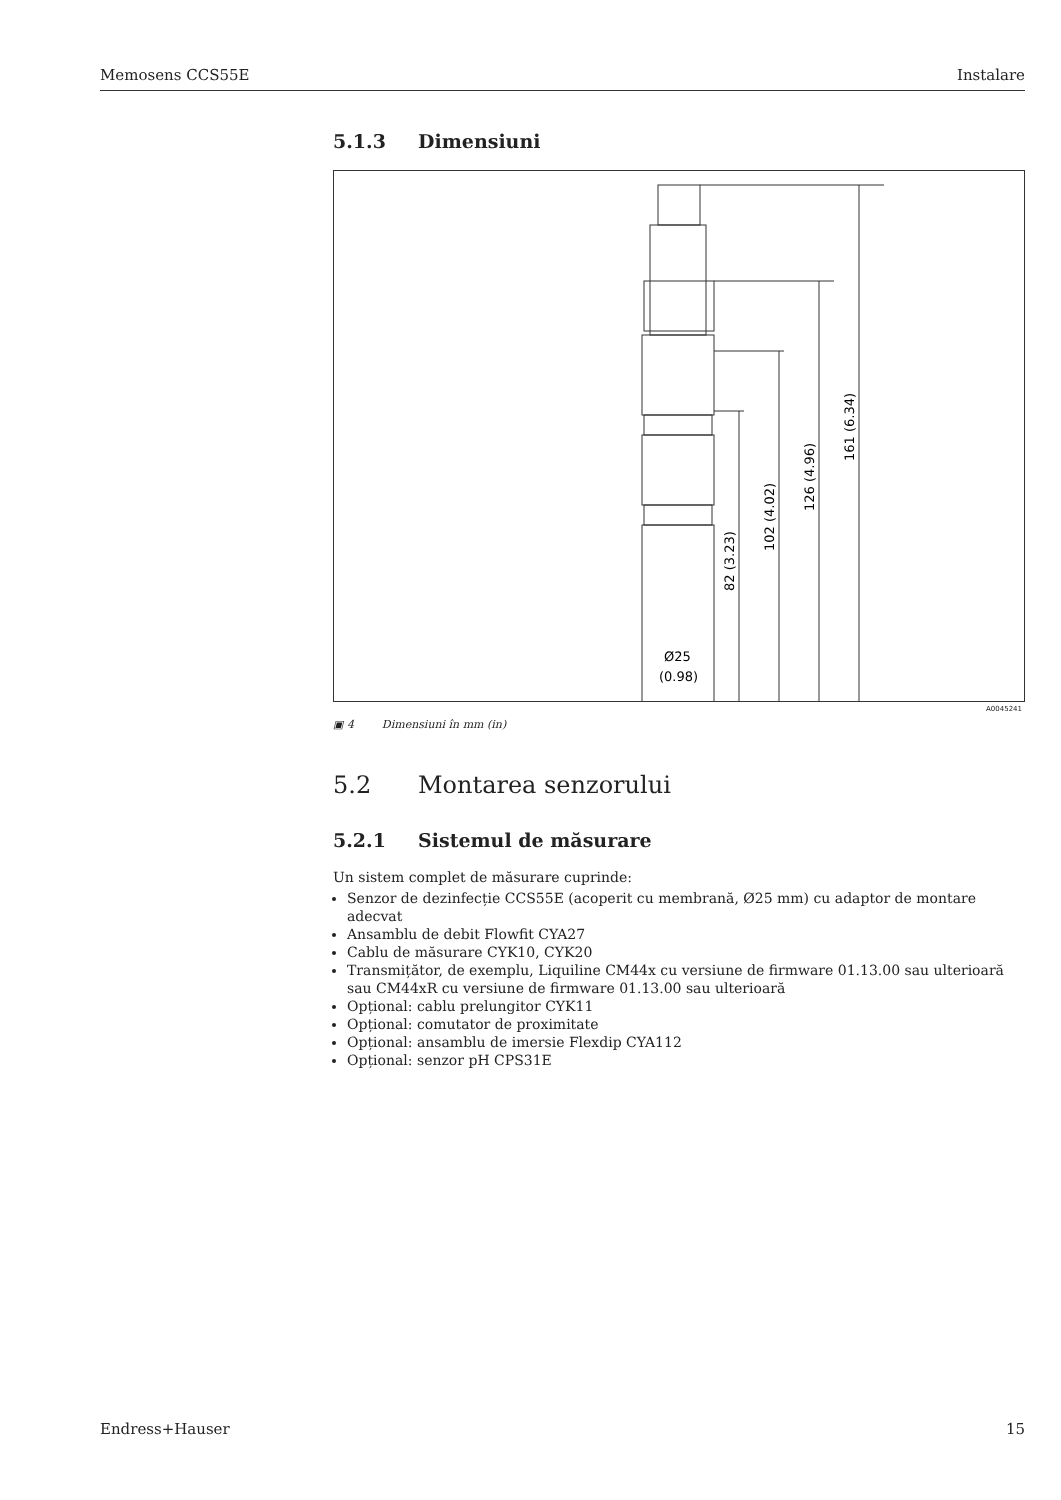Memosens CCS55E Instalare
5.1.3 Dimensiuni
161 (6.34)
126 (4.96)
102 (4.02)
82 (3.23)
Ø25
(0.98)
A0045241
▣ 4 Dimensiuni în mm (in)
5.2 Montarea senzorului
5.2.1 Sistemul de măsurare
Un sistem complet de măsurare cuprinde:
Senzor de dezinfecție CCS55E (acoperit cu membrană, Ø25 mm) cu adaptor de montare adecvat
Ansamblu de debit Flowfit CYA27
Cablu de măsurare CYK10, CYK20
Transmițător, de exemplu, Liquiline CM44x cu versiune de firmware 01.13.00 sau ulterioară sau CM44xR cu versiune de firmware 01.13.00 sau ulterioară
Opțional: cablu prelungitor CYK11
Opțional: comutator de proximitate
Opțional: ansamblu de imersie Flexdip CYA112
Opțional: senzor pH CPS31E
Endress+Hauser 15